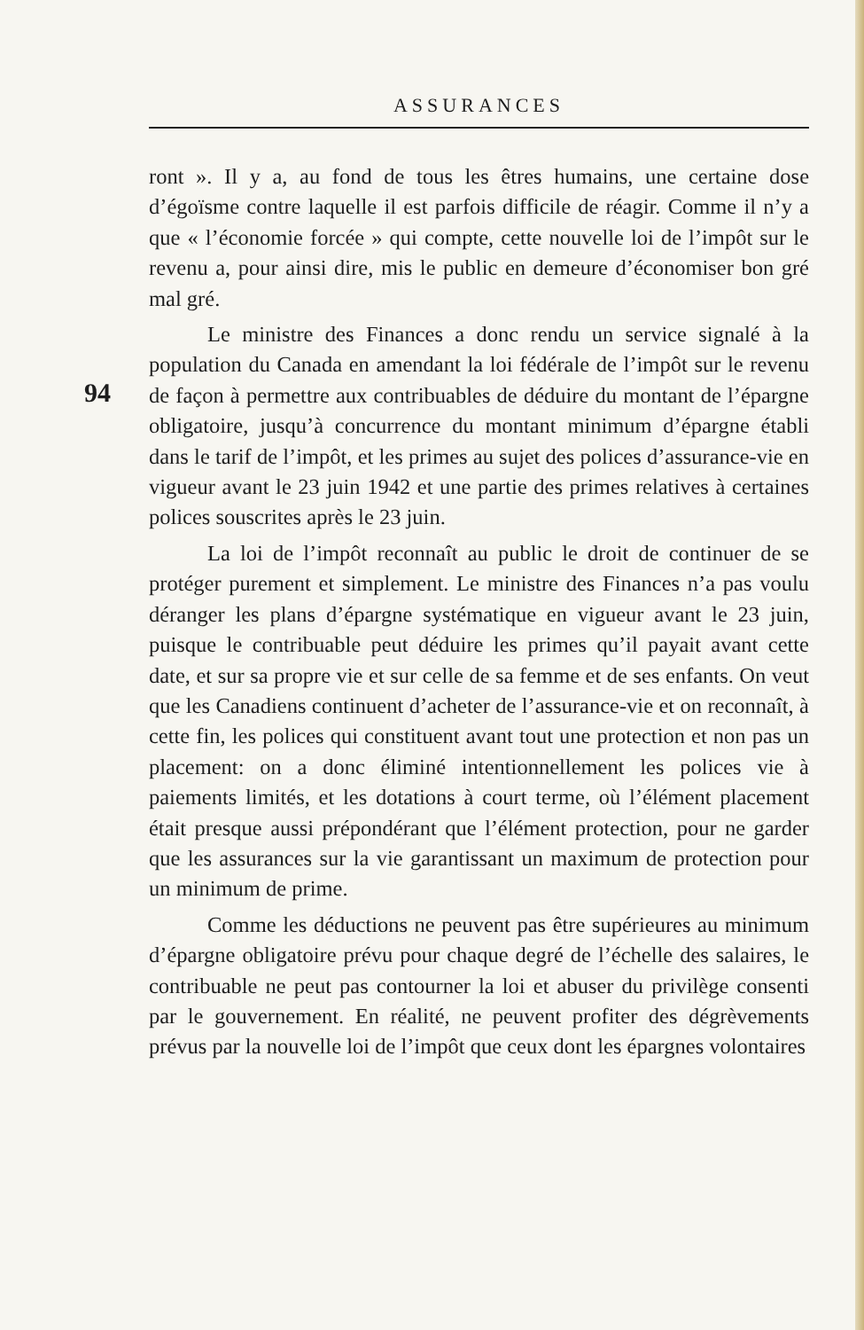ASSURANCES
94
ront ». Il y a, au fond de tous les êtres humains, une certaine dose d’égoïsme contre laquelle il est parfois difficile de réagir. Comme il n’y a que « l’économie forcée » qui compte, cette nouvelle loi de l’impôt sur le revenu a, pour ainsi dire, mis le public en demeure d’économiser bon gré mal gré.
Le ministre des Finances a donc rendu un service signalé à la population du Canada en amendant la loi fédérale de l’impôt sur le revenu de façon à permettre aux contribuables de déduire du montant de l’épargne obligatoire, jusqu’à concurrence du montant minimum d’épargne établi dans le tarif de l’impôt, et les primes au sujet des polices d’assurance-vie en vigueur avant le 23 juin 1942 et une partie des primes relatives à certaines polices souscrites après le 23 juin.
La loi de l’impôt reconnaît au public le droit de continuer de se protéger purement et simplement. Le ministre des Finances n’a pas voulu déranger les plans d’épargne systématique en vigueur avant le 23 juin, puisque le contribuable peut déduire les primes qu’il payait avant cette date, et sur sa propre vie et sur celle de sa femme et de ses enfants. On veut que les Canadiens continuent d’acheter de l’assurance-vie et on reconnaît, à cette fin, les polices qui constituent avant tout une protection et non pas un placement: on a donc éliminé intentionnellement les polices vie à paiements limités, et les dotations à court terme, où l’élément placement était presque aussi prépondérant que l’élément protection, pour ne garder que les assurances sur la vie garantissant un maximum de protection pour un minimum de prime.
Comme les déductions ne peuvent pas être supérieures au minimum d’épargne obligatoire prévu pour chaque degré de l’échelle des salaires, le contribuable ne peut pas contourner la loi et abuser du privilège consenti par le gouvernement. En réalité, ne peuvent profiter des dégrèvements prévus par la nouvelle loi de l’impôt que ceux dont les épargnes volontaires